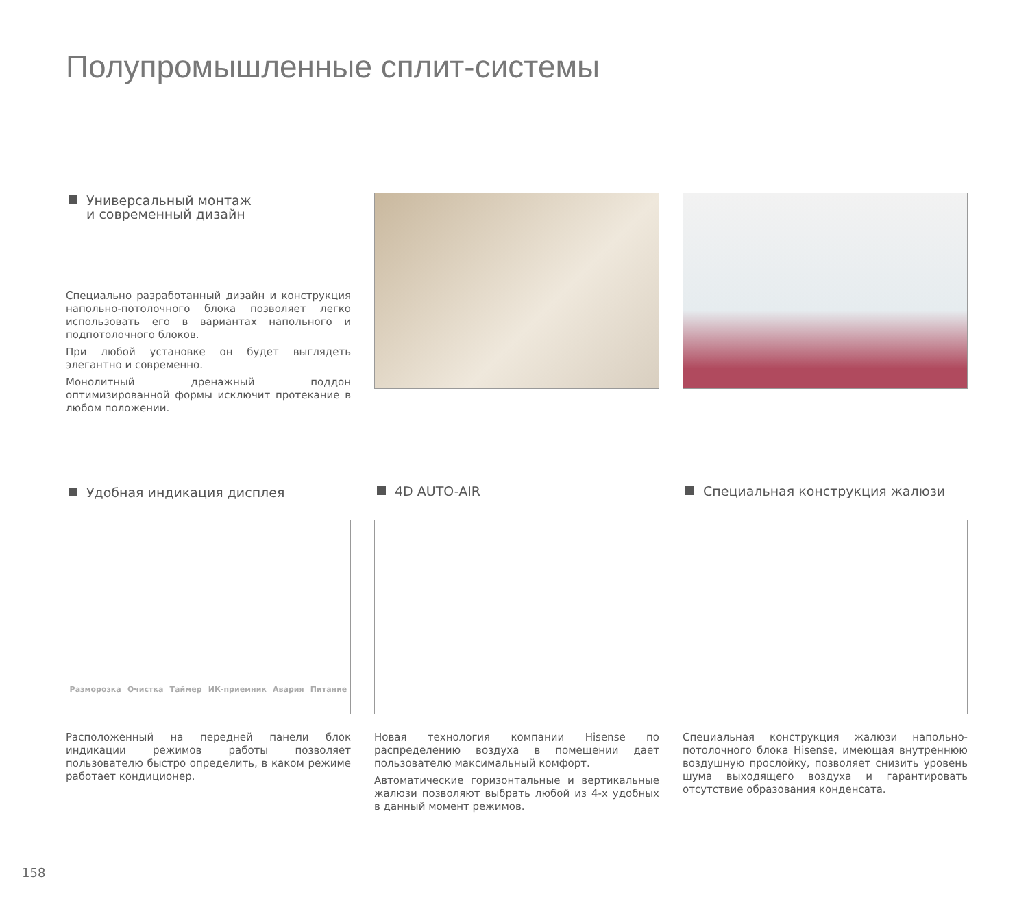Полупромышленные сплит-системы
Универсальный монтаж
и современный дизайн
Специально разработанный дизайн и конструкция напольно-потолочного блока позволяет легко использовать его в вариантах напольного и подпотолочного блоков.
При любой установке он будет выглядеть элегантно и современно.
Монолитный дренажный поддон оптимизированной формы исключит протекание в любом положении.
Удобная индикация дисплея
Разморозка Очистка Таймер ИК-приемник Авария Питание
Расположенный на передней панели блок индикации режимов работы позволяет пользователю быстро определить, в каком режиме работает кондиционер.
4D AUTO-AIR
Новая технология компании Hisense по распределению воздуха в помещении дает пользователю максимальный комфорт.
Автоматические горизонтальные и вертикальные жалюзи позволяют выбрать любой из 4-х удобных в данный момент режимов.
Специальная конструкция жалюзи
Специальная конструкция жалюзи напольно-потолочного блока Hisense, имеющая внутреннюю воздушную прослойку, позволяет снизить уровень шума выходящего воздуха и гарантировать отсутствие образования конденсата.
158